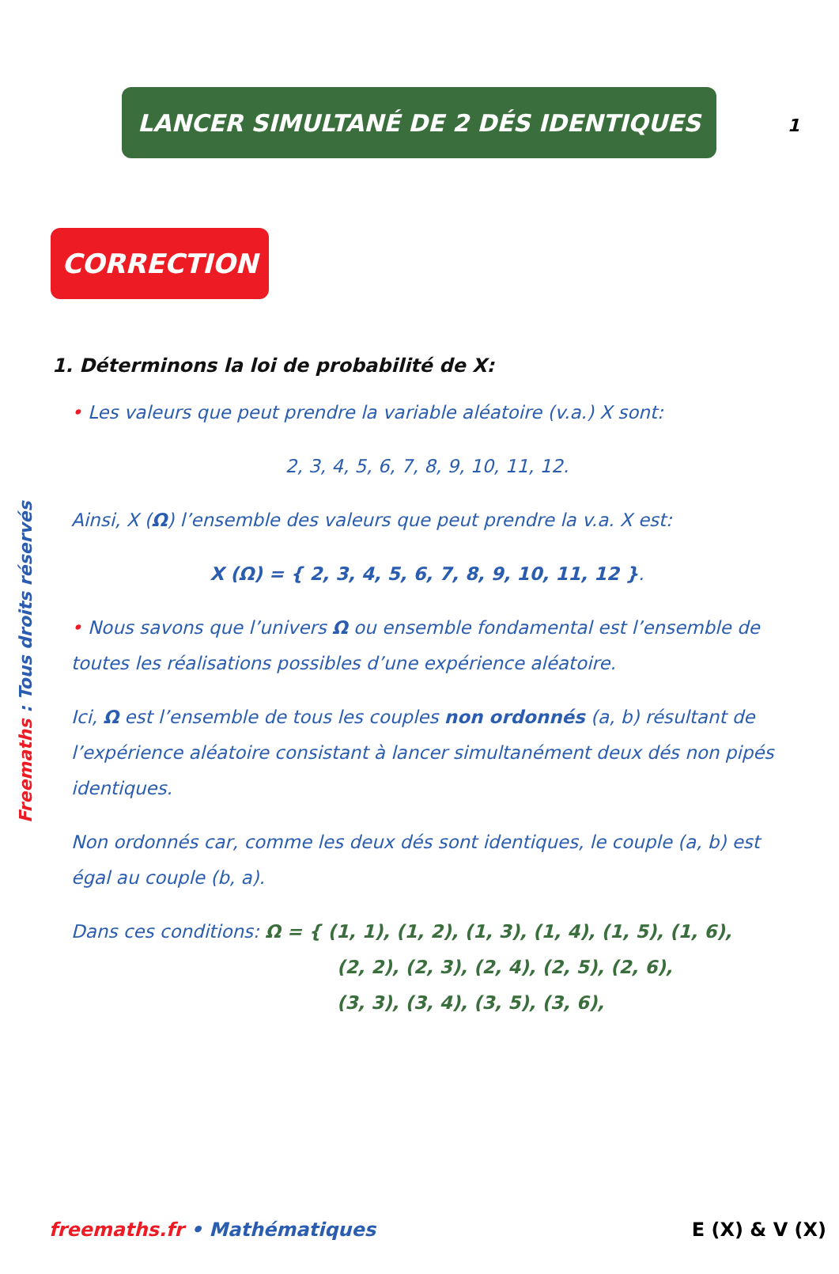1
LANCER SIMULTANÉ DE 2 DÉS IDENTIQUES
CORRECTION
1. Déterminons la loi de probabilité de X:
• Les valeurs que peut prendre la variable aléatoire (v.a.) X sont:
2, 3, 4, 5, 6, 7, 8, 9, 10, 11, 12.
Ainsi, X (Ω) l’ensemble des valeurs que peut prendre la v.a. X est:
X (Ω) = { 2, 3, 4, 5, 6, 7, 8, 9, 10, 11, 12 }.
• Nous savons que l’univers Ω ou ensemble fondamental est l’ensemble de toutes les réalisations possibles d’une expérience aléatoire.
Ici, Ω est l’ensemble de tous les couples non ordonnés (a, b) résultant de l’expérience aléatoire consistant à lancer simultanément deux dés non pipés identiques.
Non ordonnés car, comme les deux dés sont identiques, le couple (a, b) est égal au couple (b, a).
Dans ces conditions: Ω = { (1, 1), (1, 2), (1, 3), (1, 4), (1, 5), (1, 6),
(2, 2), (2, 3), (2, 4), (2, 5), (2, 6),
(3, 3), (3, 4), (3, 5), (3, 6),
Freemaths : Tous droits réservés
freemaths.fr • Mathématiques E (X) & V (X)